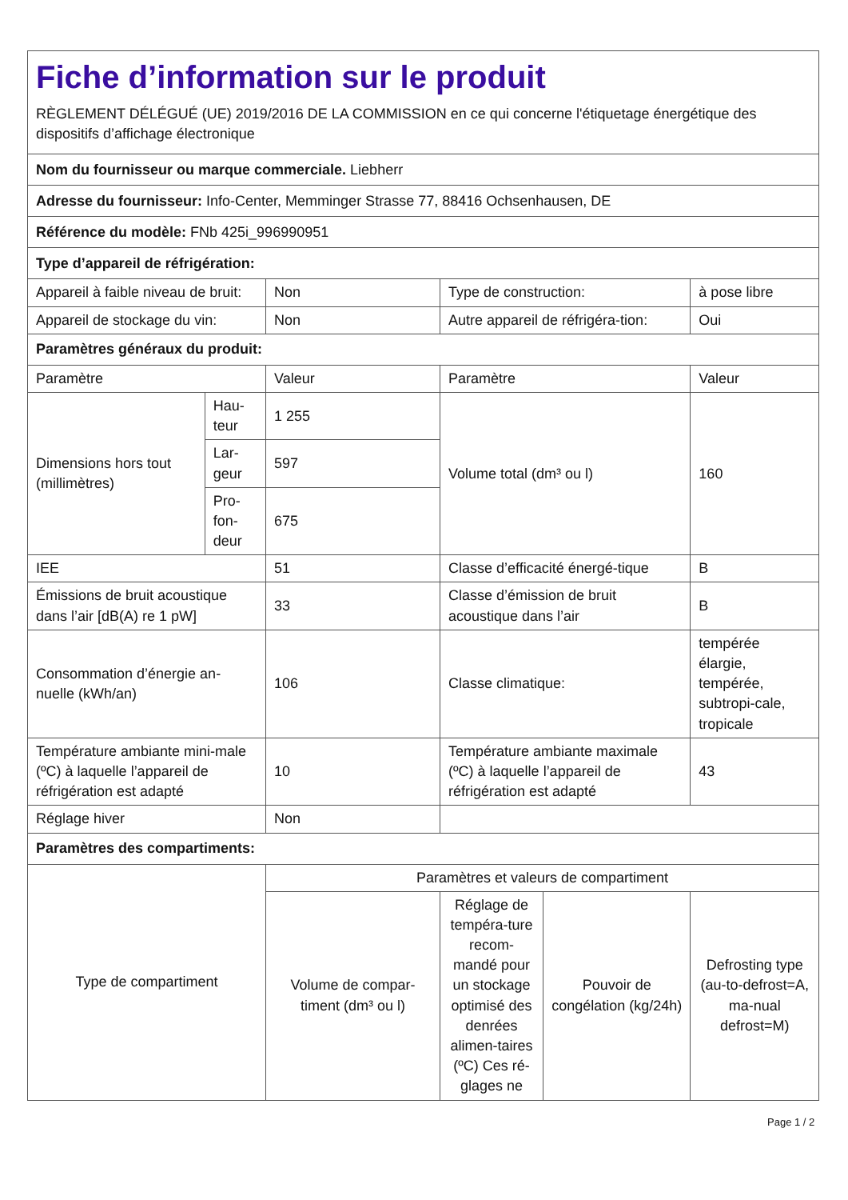| Fiche d’information sur le produit RÈGLEMENT DÉLÉGUÉ (UE) 2019/2016 DE LA COMMISSION en ce qui concerne l'étiquetage énergétique des dispositifs d’affichage électronique | | | | | |
| Nom du fournisseur ou marque commerciale. Liebherr | | | | | |
| Adresse du fournisseur: Info-Center, Memminger Strasse 77, 88416 Ochsenhausen, DE | | | | | |
| Référence du modèle: FNb 425i_996990951 | | | | | |
| Type d’appareil de réfrigération: | | | | | |
| Appareil à faible niveau de bruit: | | Non | Type de construction: | | à pose libre |
| Appareil de stockage du vin: | | Non | Autre appareil de réfrigéra-tion: | | Oui |
| Paramètres généraux du produit: | | | | | |
| Paramètre | | Valeur | Paramètre | | Valeur |
| Dimensions hors tout (millimètres) | Hau-teur | 1 255 | Volume total (dm³ ou l) | | 160 |
| | Lar-geur | 597 | | | |
| | Pro-fon-deur | 675 | | | |
| IEE | | 51 | Classe d’efficacité énergé-tique | | B |
| Émissions de bruit acoustique dans l’air [dB(A) re 1 pW] | | 33 | Classe d’émission de bruit acoustique dans l’air | | B |
| Consommation d’énergie an-nuelle (kWh/an) | | 106 | Classe climatique: | | tempérée élargie, tempérée, subtropi-cale, tropicale |
| Température ambiante mini-male (ºC) à laquelle l’appareil de réfrigération est adapté | | 10 | Température ambiante maximale (ºC) à laquelle l’appareil de réfrigération est adapté | | 43 |
| Réglage hiver | | Non | | | |
| Paramètres des compartiments: | | | | | |
| Type de compartiment | | Paramètres et valeurs de compartiment | | | |
| | | Volume de compar-timent (dm³ ou l) | Réglage de tempéra-ture recom-mandé pour un stockage optimisé des denrées alimen-taires (ºC) Ces ré-glages ne | Pouvoir de congélation (kg/24h) | Defrosting type (au-to-defrost=A, ma-nual defrost=M) |
Page 1 / 2